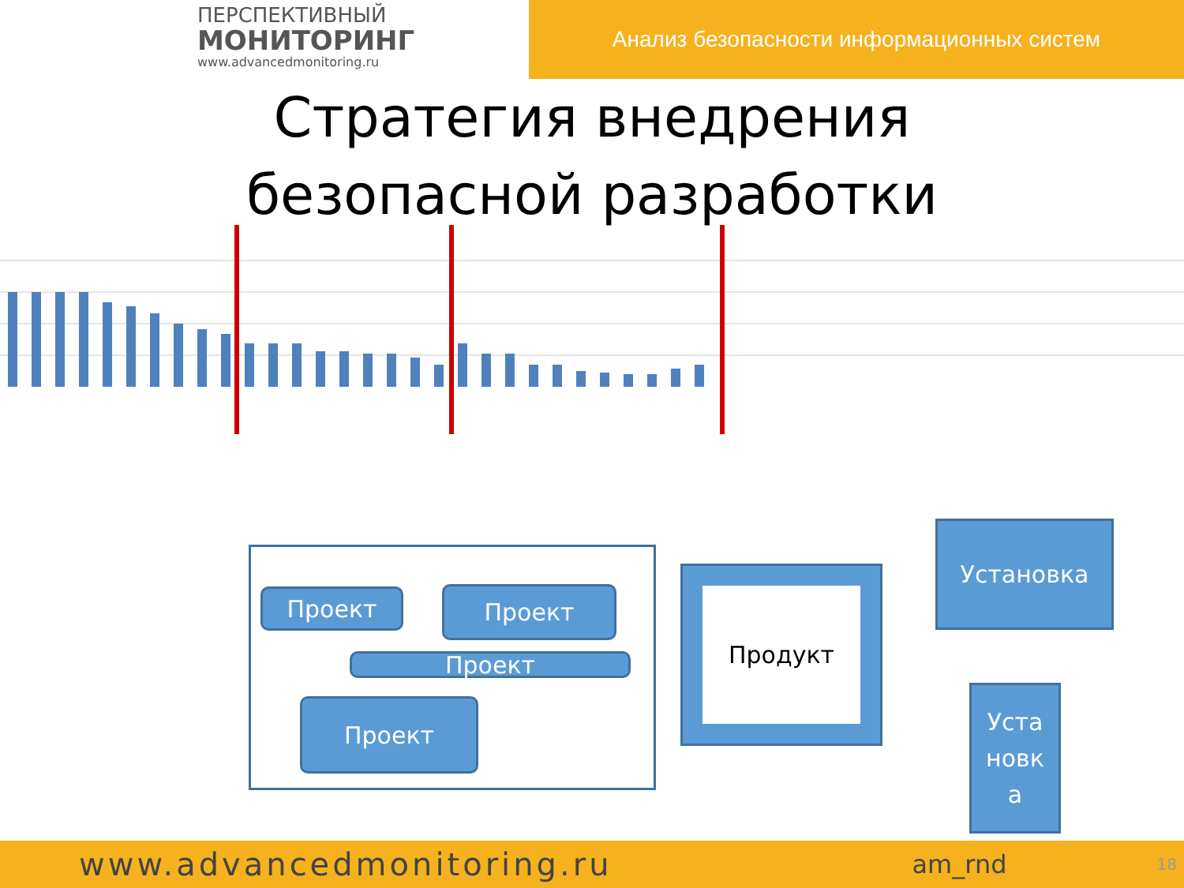ПЕРСПЕКТИВНЫЙ
МОНИТОРИНГ
www.advancedmonitoring.ru
Анализ безопасности информационных систем
Стратегия внедрения безопасной разработки
Проект Проект
Проект
Проект
Продукт
Установка
Уста
новк
а
www.advancedmonitoring.ru am_rnd 18